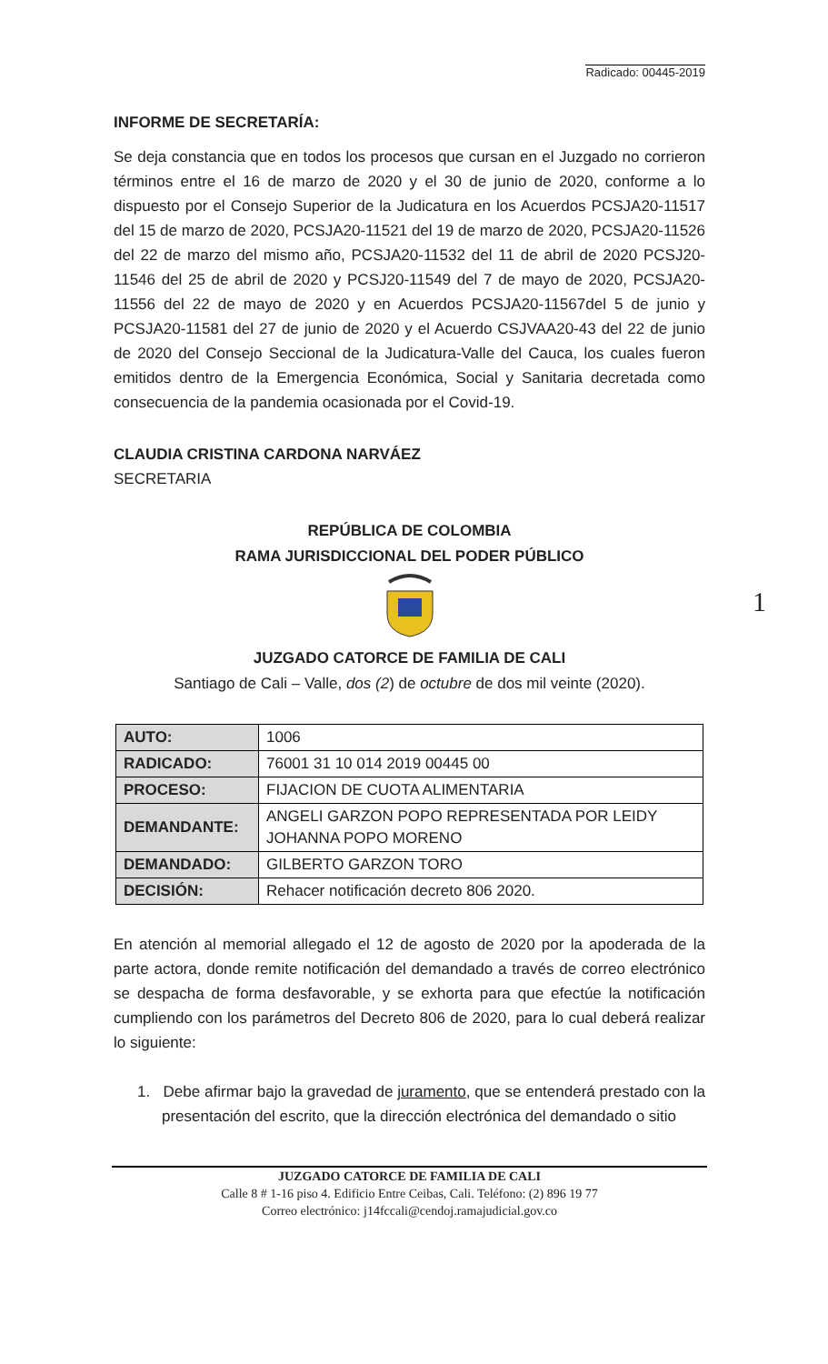Radicado: 00445-2019
INFORME DE SECRETARÍA:
Se deja constancia que en todos los procesos que cursan en el Juzgado no corrieron términos entre el 16 de marzo de 2020 y el 30 de junio de 2020, conforme a lo dispuesto por el Consejo Superior de la Judicatura en los Acuerdos PCSJA20-11517 del 15 de marzo de 2020, PCSJA20-11521 del 19 de marzo de 2020, PCSJA20-11526 del 22 de marzo del mismo año, PCSJA20-11532 del 11 de abril de 2020 PCSJ20-11546 del 25 de abril de 2020 y PCSJ20-11549 del 7 de mayo de 2020, PCSJA20-11556 del 22 de mayo de 2020 y en Acuerdos PCSJA20-11567del 5 de junio y PCSJA20-11581 del 27 de junio de 2020 y el Acuerdo CSJVAA20-43 del 22 de junio de 2020 del Consejo Seccional de la Judicatura-Valle del Cauca, los cuales fueron emitidos dentro de la Emergencia Económica, Social y Sanitaria decretada como consecuencia de la pandemia ocasionada por el Covid-19.
CLAUDIA CRISTINA CARDONA NARVÁEZ
SECRETARIA
REPÚBLICA DE COLOMBIA
RAMA JURISDICCIONAL DEL PODER PÚBLICO
JUZGADO CATORCE DE FAMILIA DE CALI
Santiago de Cali – Valle, dos (2) de octubre de dos mil veinte (2020).
| AUTO: | 1006 |
| RADICADO: | 76001 31 10 014 2019 00445 00 |
| PROCESO: | FIJACION DE CUOTA ALIMENTARIA |
| DEMANDANTE: | ANGELI GARZON POPO REPRESENTADA POR LEIDY JOHANNA POPO MORENO |
| DEMANDADO: | GILBERTO GARZON TORO |
| DECISIÓN: | Rehacer notificación decreto 806 2020. |
En atención al memorial allegado el 12 de agosto de 2020 por la apoderada de la parte actora, donde remite notificación del demandado a través de correo electrónico se despacha de forma desfavorable, y se exhorta para que efectúe la notificación cumpliendo con los parámetros del Decreto 806 de 2020, para lo cual deberá realizar lo siguiente:
1. Debe afirmar bajo la gravedad de juramento, que se entenderá prestado con la presentación del escrito, que la dirección electrónica del demandado o sitio
1
JUZGADO CATORCE DE FAMILIA DE CALI
Calle 8 # 1-16 piso 4. Edificio Entre Ceibas, Cali. Teléfono: (2) 896 19 77
Correo electrónico: j14fccali@cendoj.ramajudicial.gov.co